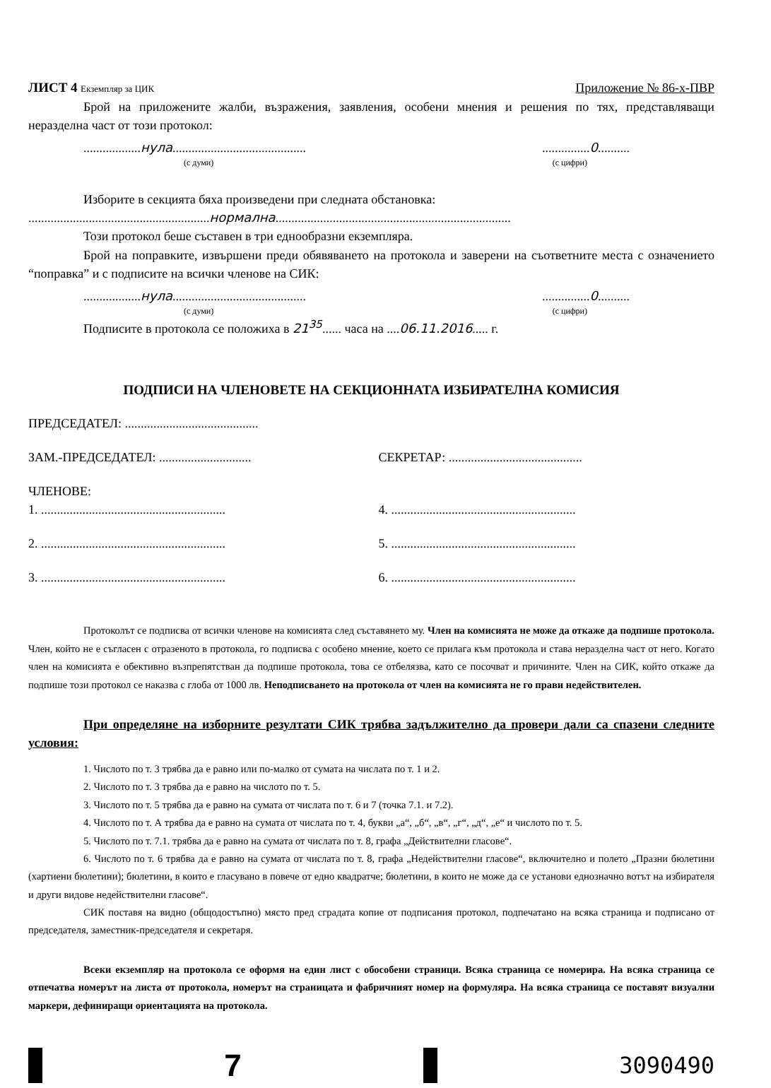ЛИСТ 4 Екземпляр за ЦИК Приложение № 86-х-ПВР
Брой на приложените жалби, възражения, заявления, особени мнения и решения по тях, представляващи неразделна част от този протокол:
..................нула.........................................................0..........
(с думи) (с цифри)
Изборите в секцията бяха произведени при следната обстановка:
.........................................................нормална..........................................................................
Този протокол беше съставен в три еднообразни екземпляра.
Брой на поправките, извършени преди обявяването на протокола и заверени на съответните места с означението “поправка” и с подписите на всички членове на СИК:
..................нула.........................................................0..........
(с думи) (с цифри)
Подписите в протокола се положиха в 21<sup>35</sup>...... часа на ....06.11.2016..... г.
ПОДПИСИ НА ЧЛЕНОВЕТЕ НА СЕКЦИОННАТА ИЗБИРАТЕЛНА КОМИСИЯ
ПРЕДСЕДАТЕЛ: ..........................................
ЗАМ.-ПРЕДСЕДАТЕЛ: .............................
СЕКРЕТАР: ..........................................
ЧЛЕНОВЕ:
1. ..........................................................
4. ..........................................................
2. ..........................................................
5. ..........................................................
3. ..........................................................
6. ..........................................................
Протоколът се подписва от всички членове на комисията след съставянето му. Член на комисията не може да откаже да подпише протокола. Член, който не е съгласен с отразеното в протокола, го подписва с особено мнение, което се прилага към протокола и става неразделна част от него. Когато член на комисията е обективно възпрепятстван да подпише протокола, това се отбелязва, като се посочват и причините. Член на СИК, който откаже да подпише този протокол се наказва с глоба от 1000 лв. Неподписването на протокола от член на комисията не го прави недействителен.
При определяне на изборните резултати СИК трябва задължително да провери дали са спазени следните условия:
1. Числото по т. 3 трябва да е равно или по-малко от сумата на числата по т. 1 и 2.
2. Числото по т. 3 трябва да е равно на числото по т. 5.
3. Числото по т. 5 трябва да е равно на сумата от числата по т. 6 и 7 (точка 7.1. и 7.2).
4. Числото по т. А трябва да е равно на сумата от числата по т. 4, букви „а“, „б“, „в“, „г“, „д“, „е“ и числото по т. 5.
5. Числото по т. 7.1. трябва да е равно на сумата от числата по т. 8, графа „Действителни гласове“.
6. Числото по т. 6 трябва да е равно на сумата от числата по т. 8, графа „Недействителни гласове“, включително и полето „Празни бюлетини (хартиени бюлетини); бюлетини, в които е гласувано в повече от едно квадратче; бюлетини, в които не може да се установи еднозначно вотът на избирателя и други видове недействителни гласове“.
СИК поставя на видно (общодостъпно) място пред сградата копие от подписания протокол, подпечатано на всяка страница и подписано от председателя, заместник-председателя и секретаря.
Всеки екземпляр на протокола се оформя на един лист с обособени страници. Всяка страница се номерира. На всяка страница се отпечатва номерът на листа от протокола, номерът на страницата и фабричният номер на формуляра. На всяка страница се поставят визуални маркери, дефиниращи ориентацията на протокола.
7 3090490